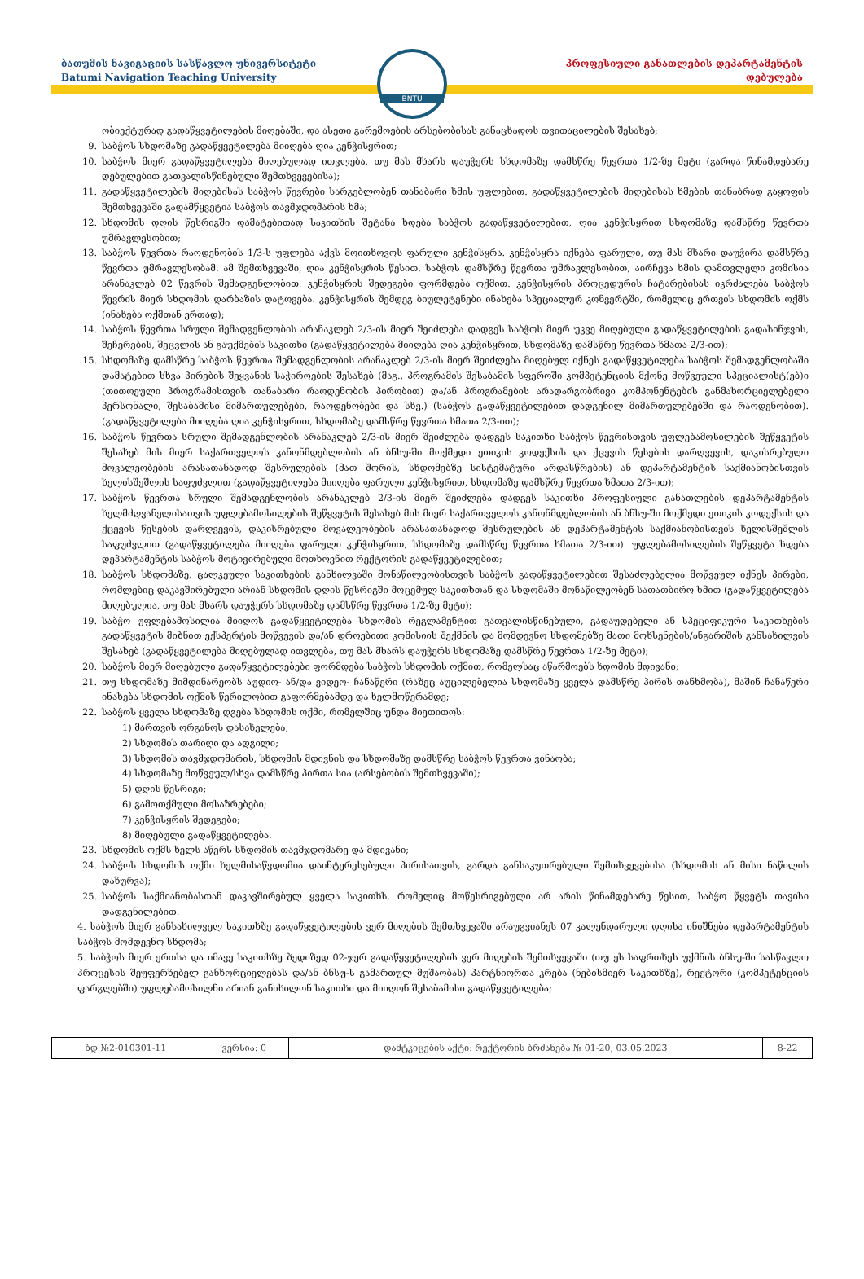ბათუმის ნავიგაციის სასწავლო უნივერსიტეტი
Batumi Navigation Teaching University
BNTU
პროფესიული განათლების დეპარტამენტის
დებულება
ობიექტურად გადაწყვეტილების მიღებაში, და ასეთი გარემოების არსებობისას განაცხადოს თვითაცილების შესახებ;
9. საბჭოს სხდომაზე გადაწყვეტილება მიიღება ღია კენჭისყრით;
10. საბჭოს მიერ გადაწყვეტილება მიღებულად ითვლება, თუ მას მხარს დაუჭერს სხდომაზე დამსწრე წევრთა 1/2-ზე მეტი (გარდა წინამდებარე დებულებით გათვალისწინებული შემთხვევებისა);
11. გადაწყვეტილების მიღებისას საბჭოს წევრები სარგებლობენ თანაბარი ხმის უფლებით. გადაწყვეტილების მიღებისას ხმების თანაბრად გაყოფის შემთხვევაში გადამწყვეტია საბჭოს თავმჯდომარის ხმა;
12. სხდომის დღის წესრიგში დამატებითად საკითხის შეტანა ხდება საბჭოს გადაწყვეტილებით, ღია კენჭისყრით სხდომაზე დამსწრე წევრთა უმრავლესობით;
13. საბჭოს წევრთა რაოდენობის 1/3-ს უფლება აქვს მოითხოვოს ფარული კენჭისყრა. კენჭისყრა იქნება ფარული, თუ მას მხარი დაუჭირა დამსწრე წევრთა უმრავლესობამ. ამ შემთხვევაში, ღია კენჭისყრის წესით, საბჭოს დამსწრე წევრთა უმრავლესობით, აირჩევა ხმის დამთვლელი კომისია არანაკლებ 02 წევრის შემადგენლობით. კენჭისყრის შედეგები ფორმდება ოქმით. კენჭისყრის პროცედურის ჩატარებისას იკრძალება საბჭოს წევრის მიერ სხდომის დარბაზის დატოვება. კენჭისყრის შემდეგ ბიულეტენები ინახება სპეციალურ კონვერტში, რომელიც ერთვის სხდომის ოქმს (ინახება ოქმთან ერთად);
14. საბჭოს წევრთა სრული შემადგენლობის არანაკლებ 2/3-ის მიერ შეიძლება დადგეს საბჭოს მიერ უკვე მიღებული გადაწყვეტილების გადასინჯვის, შეჩერების, შეცვლის ან გაუქმების საკითხი (გადაწყვეტილება მიიღება ღია კენჭისყრით, სხდომაზე დამსწრე წევრთა ხმათა 2/3-ით);
15. სხდომაზე დამსწრე საბჭოს წევრთა შემადგენლობის არანაკლებ 2/3-ის მიერ შეიძლება მიღებულ იქნეს გადაწყვეტილება საბჭოს შემადგენლობაში დამატებით სხვა პირების შეყვანის საჭიროების შესახებ (მაგ., პროგრამის შესაბამის სფეროში კომპეტენციის მქონე მოწვეული სპეციალისტ(ებ)ი (თითოეული პროგრამისთვის თანაბარი რაოდენობის პირობით) და/ან პროგრამების არადარგობრივი კომპონენტების განმახორციელებელი პერსონალი, შესაბამისი მიმართულებები, რაოდენობები და სხვ.) (საბჭოს გადაწყვეტილებით დადგენილ მიმართულებებში და რაოდენობით). (გადაწყვეტილება მიიღება ღია კენჭისყრით, სხდომაზე დამსწრე წევრთა ხმათა 2/3-ით);
16. საბჭოს წევრთა სრული შემადგენლობის არანაკლებ 2/3-ის მიერ შეიძლება დადგეს საკითხი საბჭოს წევრისთვის უფლებამოსილების შეწყვეტის შესახებ მის მიერ საქართველოს კანონმდებლობის ან ბნსუ-ში მოქმედი ეთიკის კოდექსის და ქცევის წესების დარღვევის, დაკისრებული მოვალეობების არასათანადოდ შესრულების (მათ შორის, სხდომებზე სისტემატური არდასწრების) ან დეპარტამენტის საქმიანობისთვის ხელისშეშლის საფუძვლით (გადაწყვეტილება მიიღება ფარული კენჭისყრით, სხდომაზე დამსწრე წევრთა ხმათა 2/3-ით);
17. საბჭოს წევრთა სრული შემადგენლობის არანაკლებ 2/3-ის მიერ შეიძლება დადგეს საკითხი პროფესიული განათლების დეპარტამენტის ხელმძღვანელისათვის უფლებამოსილების შეწყვეტის შესახებ მის მიერ საქართველოს კანონმდებლობის ან ბნსუ-ში მოქმედი ეთიკის კოდექსის და ქცევის წესების დარღვევის, დაკისრებული მოვალეობების არასათანადოდ შესრულების ან დეპარტამენტის საქმიანობისთვის ხელისშეშლის საფუძვლით (გადაწყვეტილება მიიღება ფარული კენჭისყრით, სხდომაზე დამსწრე წევრთა ხმათა 2/3-ით). უფლებამოსილების შეწყვეტა ხდება დეპარტამენტის საბჭოს მოტივირებული მოთხოვნით რექტორის გადაწყვეტილებით;
18. საბჭოს სხდომაზე, ცალკეული საკითხების განხილვაში მონაწილეობისთვის საბჭოს გადაწყვეტილებით შესაძლებელია მოწვეულ იქნეს პირები, რომლებიც დაკავშირებული არიან სხდომის დღის წესრიგში მოცემულ საკითხთან და სხდომაში მონაწილეობენ სათათბირო ხმით (გადაწყვეტილება მიღებულია, თუ მას მხარს დაუჭერს სხდომაზე დამსწრე წევრთა 1/2-ზე მეტი);
19. საბჭო უფლებამოსილია მიიღოს გადაწყვეტილება სხდომის რეგლამენტით გათვალისწინებული, გადაუდებელი ან სპეციფიკური საკითხების გადაწყვეტის მიზნით ექსპერტის მოწვევის და/ან დროებითი კომისიის შექმნის და მომდევნო სხდომებზე მათი მოხსენების/ანგარიშის განსახილვის შესახებ (გადაწყვეტილება მიღებულად ითვლება, თუ მას მხარს დაუჭერს სხდომაზე დამსწრე წევრთა 1/2-ზე მეტი);
20. საბჭოს მიერ მიღებული გადაწყვეტილებები ფორმდება საბჭოს სხდომის ოქმით, რომელსაც აწარმოებს ხდომის მდივანი;
21. თუ სხდომაზე მიმდინარეობს აუდიო- ან/და ვიდეო- ჩანაწერი (რაზეც აუცილებელია სხდომაზე ყველა დამსწრე პირის თანხმობა), მაშინ ჩანაწერი ინახება სხდომის ოქმის წერილობით გაფორმებამდე და ხელმოწერამდე;
22. საბჭოს ყველა სხდომაზე დგება სხდომის ოქმი, რომელშიც უნდა მიეთითოს:
1) მართვის ორგანოს დასახელება;
2) სხდომის თარიღი და ადგილი;
3) სხდომის თავმჯდომარის, სხდომის მდივნის და სხდომაზე დამსწრე საბჭოს წევრთა ვინაობა;
4) სხდომაზე მოწვეულ/სხვა დამსწრე პირთა სია (არსებობის შემთხვევაში);
5) დღის წესრიგი;
6) გამოთქმული მოსაზრებები;
7) კენჭისყრის შედეგები;
8) მიღებული გადაწყვეტილება.
23. სხდომის ოქმს ხელს აწერს სხდომის თავმჯდომარე და მდივანი;
24. საბჭოს სხდომის ოქმი ხელმისაწვდომია დაინტერესებული პირისათვის, გარდა განსაკუთრებული შემთხვევებისა (სხდომის ან მისი ნაწილის დახურვა);
25. საბჭოს საქმიანობასთან დაკავშირებულ ყველა საკითხს, რომელიც მოწესრიგებული არ არის წინამდებარე წესით, საბჭო წყვეტს თავისი დადგენილებით.
4. საბჭოს მიერ განსახილველ საკითხზე გადაწყვეტილების ვერ მიღების შემთხვევაში არაუგვიანეს 07 კალენდარული დღისა ინიშნება დეპარტამენტის საბჭოს მომდევნო სხდომა;
5. საბჭოს მიერ ერთსა და იმავე საკითხზე ზედიზედ 02-ჯერ გადაწყვეტილების ვერ მიღების შემთხვევაში (თუ ეს საფრთხეს უქმნის ბნსუ-ში სასწავლო პროცესის შეუფერხებელ განხორციელებას და/ან ბნსუ-ს გამართულ მუშაობას) პარტნიორთა კრება (ნებისმიერ საკითხზე), რექტორი (კომპეტენციის ფარგლებში) უფლებამოსილნი არიან განიხილონ საკითხი და მიიღონ შესაბამისი გადაწყვეტილება;
| ბდ №2-010301-11 | ვერსია: 0 | დამტკიცების აქტი: რექტორის ბრძანება № 01-20, 03.05.2023 | 8-22 |